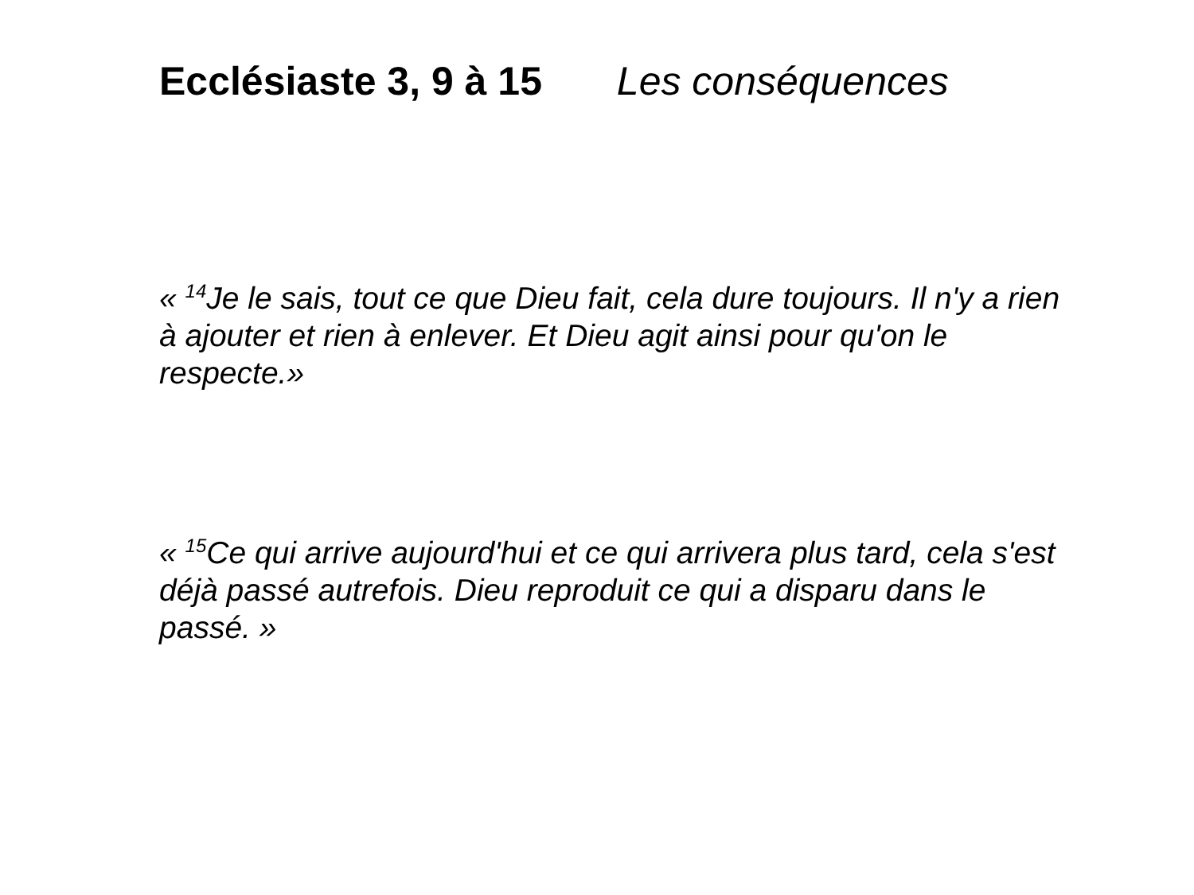Ecclésiaste 3, 9 à 15 Les conséquences
« <sup>14</sup>Je le sais, tout ce que Dieu fait, cela dure toujours. Il n'y a rien à ajouter et rien à enlever. Et Dieu agit ainsi pour qu'on le respecte.»
« <sup>15</sup>Ce qui arrive aujourd'hui et ce qui arrivera plus tard, cela s'est déjà passé autrefois. Dieu reproduit ce qui a disparu dans le passé. »